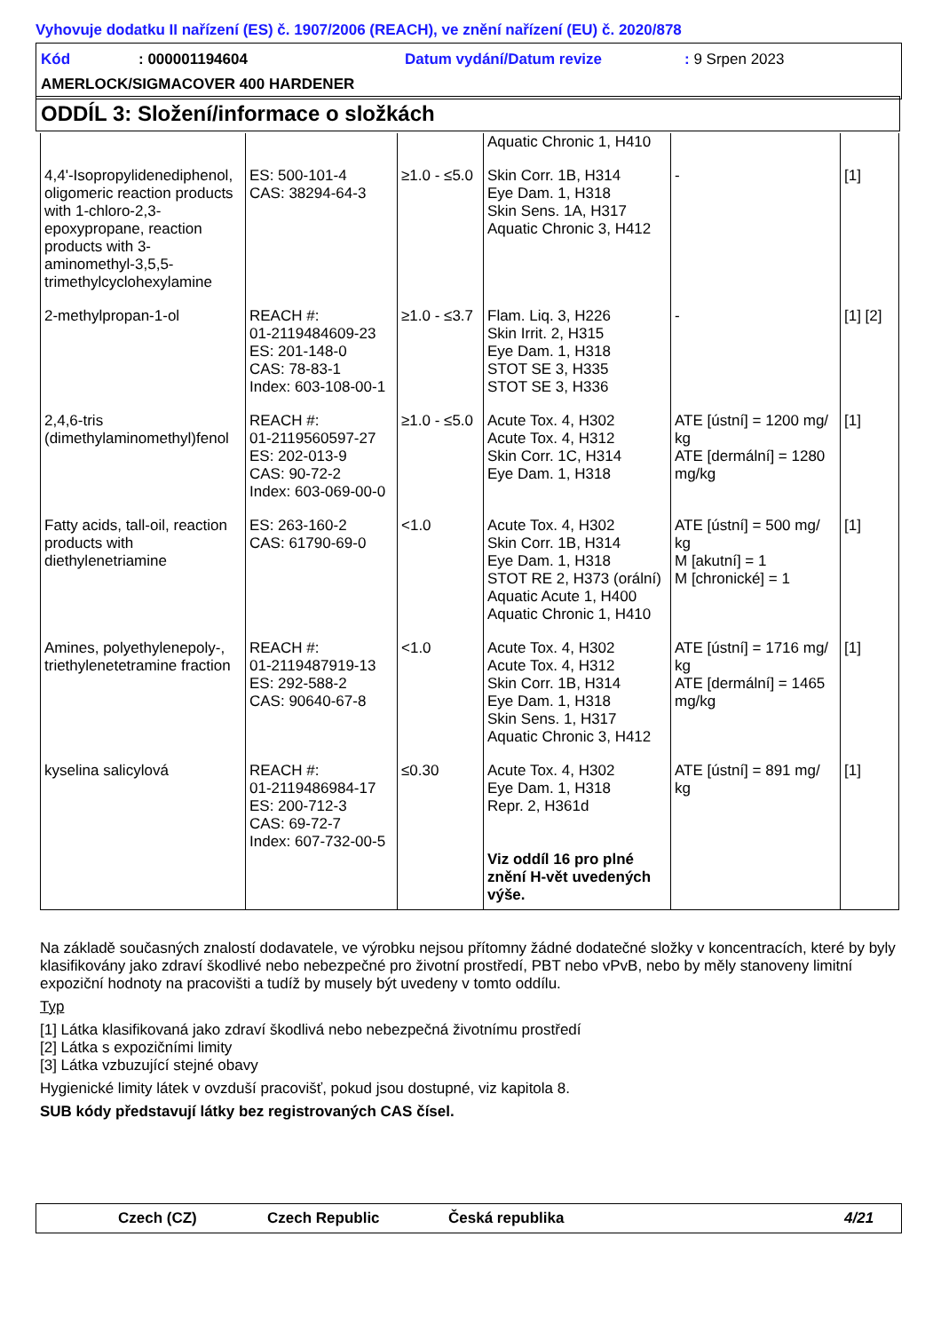Vyhovuje dodatku II nařízení (ES) č. 1907/2006 (REACH), ve znění nařízení (EU) č. 2020/878
Kód: 000001194604 Datum vydání/Datum revize: 9 Srpen 2023
AMERLOCK/SIGMACOVER 400 HARDENER
ODDÍL 3: Složení/informace o složkách
| | | | Aquatic Chronic 1, H410 | | |
| 4,4'-Isopropylidenediphenol, oligomeric reaction products with 1-chloro-2,3-epoxypropane, reaction products with 3-aminomethyl-3,5,5-trimethylcyclohexylamine | ES: 500-101-4 CAS: 38294-64-3 | ≥1.0 - ≤5.0 | Skin Corr. 1B, H314 Eye Dam. 1, H318 Skin Sens. 1A, H317 Aquatic Chronic 3, H412 | - | [1] |
| 2-methylpropan-1-ol | REACH #: 01-2119484609-23 ES: 201-148-0 CAS: 78-83-1 Index: 603-108-00-1 | ≥1.0 - ≤3.7 | Flam. Liq. 3, H226 Skin Irrit. 2, H315 Eye Dam. 1, H318 STOT SE 3, H335 STOT SE 3, H336 | - | [1] [2] |
| 2,4,6-tris (dimethylaminomethyl)fenol | REACH #: 01-2119560597-27 ES: 202-013-9 CAS: 90-72-2 Index: 603-069-00-0 | ≥1.0 - ≤5.0 | Acute Tox. 4, H302 Acute Tox. 4, H312 Skin Corr. 1C, H314 Eye Dam. 1, H318 | ATE [ústní] = 1200 mg/ kg ATE [dermální] = 1280 mg/kg | [1] |
| Fatty acids, tall-oil, reaction products with diethylenetriamine | ES: 263-160-2 CAS: 61790-69-0 | <1.0 | Acute Tox. 4, H302 Skin Corr. 1B, H314 Eye Dam. 1, H318 STOT RE 2, H373 (orální) Aquatic Acute 1, H400 Aquatic Chronic 1, H410 | ATE [ústní] = 500 mg/ kg M [akutní] = 1 M [chronické] = 1 | [1] |
| Amines, polyethylenepoly-, triethylenetetramine fraction | REACH #: 01-2119487919-13 ES: 292-588-2 CAS: 90640-67-8 | <1.0 | Acute Tox. 4, H302 Acute Tox. 4, H312 Skin Corr. 1B, H314 Eye Dam. 1, H318 Skin Sens. 1, H317 Aquatic Chronic 3, H412 | ATE [ústní] = 1716 mg/ kg ATE [dermální] = 1465 mg/kg | [1] |
| kyselina salicylová | REACH #: 01-2119486984-17 ES: 200-712-3 CAS: 69-72-7 Index: 607-732-00-5 | ≤0.30 | Acute Tox. 4, H302 Eye Dam. 1, H318 Repr. 2, H361d Viz oddíl 16 pro plné znění H-vět uvedených výše. | ATE [ústní] = 891 mg/ kg | [1] |
Na základě současných znalostí dodavatele, ve výrobku nejsou přítomny žádné dodatečné složky v koncentracích, které by byly klasifikovány jako zdraví škodlivé nebo nebezpečné pro životní prostředí, PBT nebo vPvB, nebo by měly stanoveny limitní expoziční hodnoty na pracovišti a tudíž by musely být uvedeny v tomto oddílu.
Typ
[1] Látka klasifikovaná jako zdraví škodlivá nebo nebezpečná životnímu prostředí
[2] Látka s expozičními limity
[3] Látka vzbuzující stejné obavy
Hygienické limity látek v ovzduší pracovišť, pokud jsou dostupné, viz kapitola 8.
SUB kódy představují látky bez registrovaných CAS čísel.
Czech (CZ) Czech Republic Česká republika 4/21